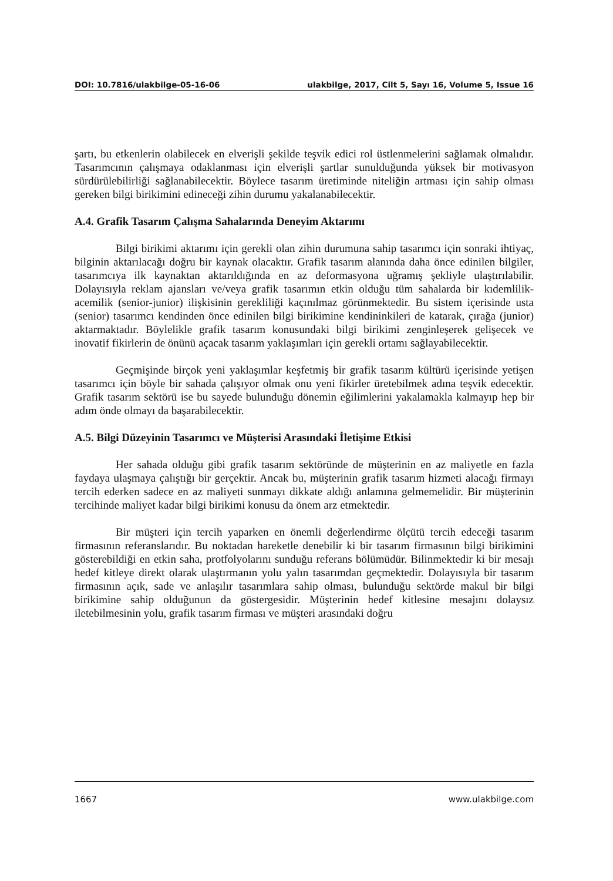DOI: 10.7816/ulakbilge-05-16-06 ulakbilge, 2017, Cilt 5, Sayı 16, Volume 5, Issue 16
şartı, bu etkenlerin olabilecek en elverişli şekilde teşvik edici rol üstlenmelerini sağlamak olmalıdır. Tasarımcının çalışmaya odaklanması için elverişli şartlar sunulduğunda yüksek bir motivasyon sürdürülebilirliği sağlanabilecektir. Böylece tasarım üretiminde niteliğin artması için sahip olması gereken bilgi birikimini edineceği zihin durumu yakalanabilecektir.
A.4. Grafik Tasarım Çalışma Sahalarında Deneyim Aktarımı
Bilgi birikimi aktarımı için gerekli olan zihin durumuna sahip tasarımcı için sonraki ihtiyaç, bilginin aktarılacağı doğru bir kaynak olacaktır. Grafik tasarım alanında daha önce edinilen bilgiler, tasarımcıya ilk kaynaktan aktarıldığında en az deformasyona uğramış şekliyle ulaştırılabilir. Dolayısıyla reklam ajansları ve/veya grafik tasarımın etkin olduğu tüm sahalarda bir kıdemlilik-acemilik (senior-junior) ilişkisinin gerekliliği kaçınılmaz görünmektedir. Bu sistem içerisinde usta (senior) tasarımcı kendinden önce edinilen bilgi birikimine kendininkileri de katarak, çırağa (junior) aktarmaktadır. Böylelikle grafik tasarım konusundaki bilgi birikimi zenginleşerek gelişecek ve inovatif fikirlerin de önünü açacak tasarım yaklaşımları için gerekli ortamı sağlayabilecektir.
Geçmişinde birçok yeni yaklaşımlar keşfetmiş bir grafik tasarım kültürü içerisinde yetişen tasarımcı için böyle bir sahada çalışıyor olmak onu yeni fikirler üretebilmek adına teşvik edecektir. Grafik tasarım sektörü ise bu sayede bulunduğu dönemin eğilimlerini yakalamakla kalmayıp hep bir adım önde olmayı da başarabilecektir.
A.5. Bilgi Düzeyinin Tasarımcı ve Müşterisi Arasındaki İletişime Etkisi
Her sahada olduğu gibi grafik tasarım sektöründe de müşterinin en az maliyetle en fazla faydaya ulaşmaya çalıştığı bir gerçektir. Ancak bu, müşterinin grafik tasarım hizmeti alacağı firmayı tercih ederken sadece en az maliyeti sunmayı dikkate aldığı anlamına gelmemelidir. Bir müşterinin tercihinde maliyet kadar bilgi birikimi konusu da önem arz etmektedir.
Bir müşteri için tercih yaparken en önemli değerlendirme ölçütü tercih edeceği tasarım firmasının referanslarıdır. Bu noktadan hareketle denebilir ki bir tasarım firmasının bilgi birikimini gösterebildiği en etkin saha, protfolyolarını sunduğu referans bölümüdür. Bilinmektedir ki bir mesajı hedef kitleye direkt olarak ulaştırmanın yolu yalın tasarımdan geçmektedir. Dolayısıyla bir tasarım firmasının açık, sade ve anlaşılır tasarımlara sahip olması, bulunduğu sektörde makul bir bilgi birikimine sahip olduğunun da göstergesidir. Müşterinin hedef kitlesine mesajını dolaysız iletebilmesinin yolu, grafik tasarım firması ve müşteri arasındaki doğru
1667 www.ulakbilge.com